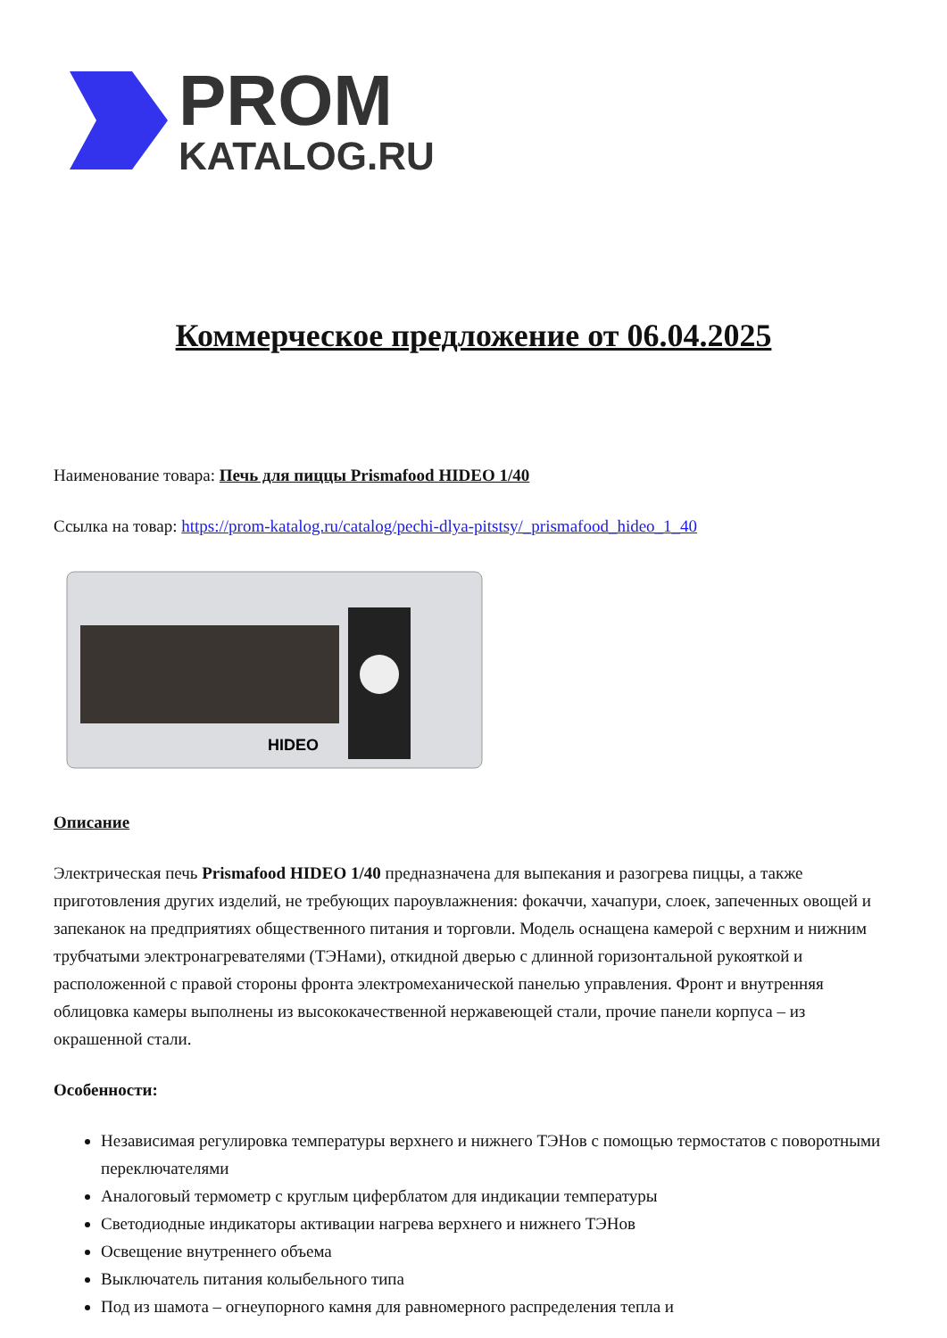PROM
KATALOG.RU
Коммерческое предложение от 06.04.2025
Наименование товара: Печь для пиццы Prismafood HIDEO 1/40
Ссылка на товар: https://prom-katalog.ru/catalog/pechi-dlya-pitstsy/_prismafood_hideo_1_40
HIDEO
Описание
Электрическая печь Prismafood HIDEO 1/40 предназначена для выпекания и разогрева пиццы, а также приготовления других изделий, не требующих пароувлажнения: фокаччи, хачапури, слоек, запеченных овощей и запеканок на предприятиях общественного питания и торговли. Модель оснащена камерой с верхним и нижним трубчатыми электронагревателями (ТЭНами), откидной дверью с длинной горизонтальной рукояткой и расположенной с правой стороны фронта электромеханической панелью управления. Фронт и внутренняя облицовка камеры выполнены из высококачественной нержавеющей стали, прочие панели корпуса – из окрашенной стали.
Особенности:
Независимая регулировка температуры верхнего и нижнего ТЭНов с помощью термостатов с поворотными переключателями
Аналоговый термометр с круглым циферблатом для индикации температуры
Светодиодные индикаторы активации нагрева верхнего и нижнего ТЭНов
Освещение внутреннего объема
Выключатель питания колыбельного типа
Под из шамота – огнеупорного камня для равномерного распределения тепла и